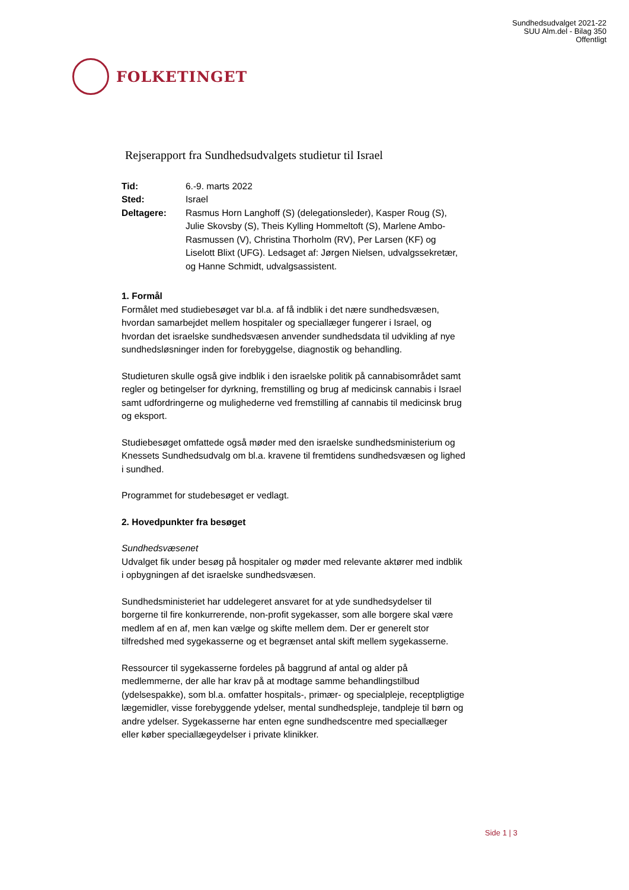Sundhedsudvalget 2021-22
SUU Alm.del - Bilag 350
Offentligt
FOLKETINGET
Rejserapport fra Sundhedsudvalgets studietur til Israel
Tid: 6.-9. marts 2022
Sted: Israel
Deltagere: Rasmus Horn Langhoff (S) (delegationsleder), Kasper Roug (S), Julie Skovsby (S), Theis Kylling Hommeltoft (S), Marlene Ambo-Rasmussen (V), Christina Thorholm (RV), Per Larsen (KF) og Liselott Blixt (UFG). Ledsaget af: Jørgen Nielsen, udvalgssekretær, og Hanne Schmidt, udvalgsassistent.
1. Formål
Formålet med studiebesøget var bl.a. af få indblik i det nære sundhedsvæsen, hvordan samarbejdet mellem hospitaler og speciallæger fungerer i Israel, og hvordan det israelske sundhedsvæsen anvender sundhedsdata til udvikling af nye sundhedsløsninger inden for forebyggelse, diagnostik og behandling.
Studieturen skulle også give indblik i den israelske politik på cannabisområdet samt regler og betingelser for dyrkning, fremstilling og brug af medicinsk cannabis i Israel samt udfordringerne og mulighederne ved fremstilling af cannabis til medicinsk brug og eksport.
Studiebesøget omfattede også møder med den israelske sundhedsministerium og Knessets Sundhedsudvalg om bl.a. kravene til fremtidens sundhedsvæsen og lighed i sundhed.
Programmet for studebesøget er vedlagt.
2. Hovedpunkter fra besøget
Sundhedsvæsenet
Udvalget fik under besøg på hospitaler og møder med relevante aktører med indblik i opbygningen af det israelske sundhedsvæsen.
Sundhedsministeriet har uddelegeret ansvaret for at yde sundhedsydelser til borgerne til fire konkurrerende, non-profit sygekasser, som alle borgere skal være medlem af en af, men kan vælge og skifte mellem dem. Der er generelt stor tilfredshed med sygekasserne og et begrænset antal skift mellem sygekasserne.
Ressourcer til sygekasserne fordeles på baggrund af antal og alder på medlemmerne, der alle har krav på at modtage samme behandlingstilbud (ydelsespakke), som bl.a. omfatter hospitals-, primær- og specialpleje, receptpligtige lægemidler, visse forebyggende ydelser, mental sundhedspleje, tandpleje til børn og andre ydelser. Sygekasserne har enten egne sundhedscentre med speciallæger eller køber speciallægeydelser i private klinikker.
Side 1 | 3